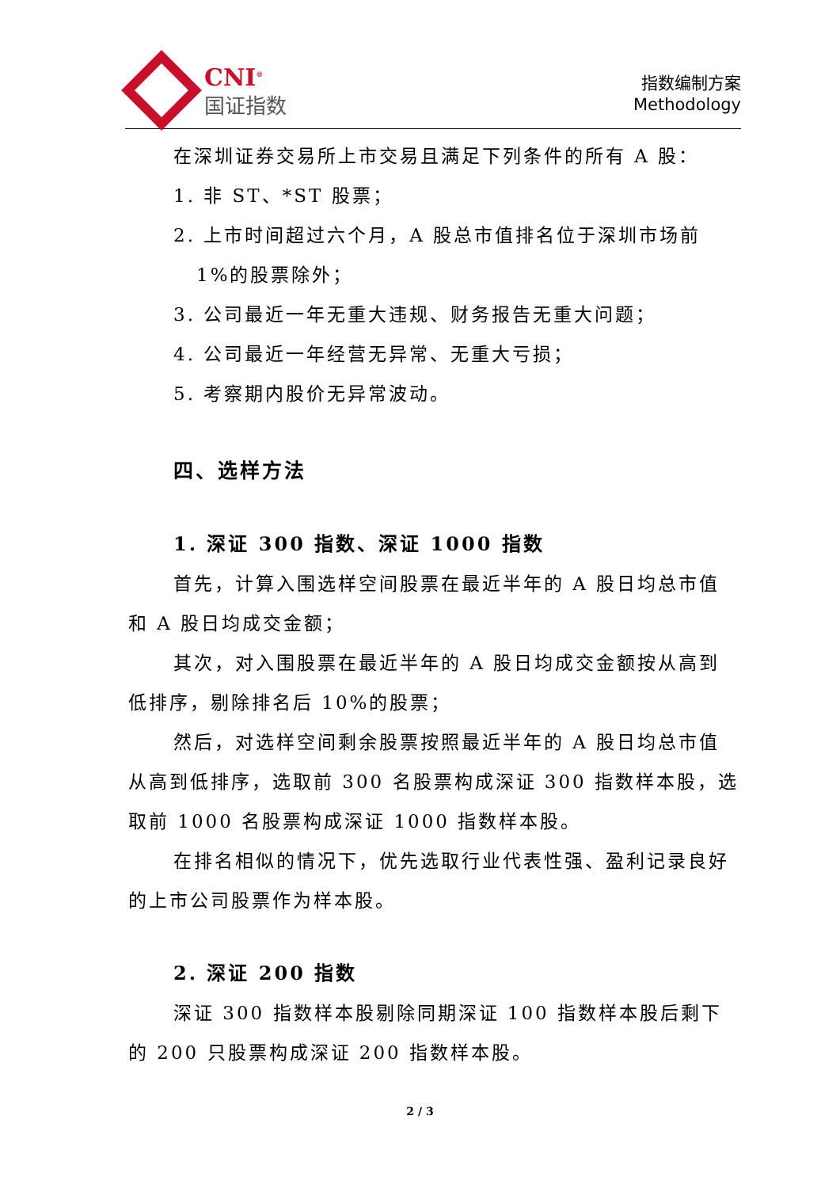CNI<sup>®</sup>
国证指数
指数编制方案
Methodology
在深圳证券交易所上市交易且满足下列条件的所有 A 股：
1. 非 ST、*ST 股票；
2. 上市时间超过六个月，A 股总市值排名位于深圳市场前
1%的股票除外；
3. 公司最近一年无重大违规、财务报告无重大问题；
4. 公司最近一年经营无异常、无重大亏损；
5. 考察期内股价无异常波动。
四、选样方法
1. 深证 300 指数、深证 1000 指数
首先，计算入围选样空间股票在最近半年的 A 股日均总市值和 A 股日均成交金额；
其次，对入围股票在最近半年的 A 股日均成交金额按从高到低排序，剔除排名后 10%的股票；
然后，对选样空间剩余股票按照最近半年的 A 股日均总市值从高到低排序，选取前 300 名股票构成深证 300 指数样本股，选取前 1000 名股票构成深证 1000 指数样本股。
在排名相似的情况下，优先选取行业代表性强、盈利记录良好的上市公司股票作为样本股。
2. 深证 200 指数
深证 300 指数样本股剔除同期深证 100 指数样本股后剩下的 200 只股票构成深证 200 指数样本股。
2 / 3